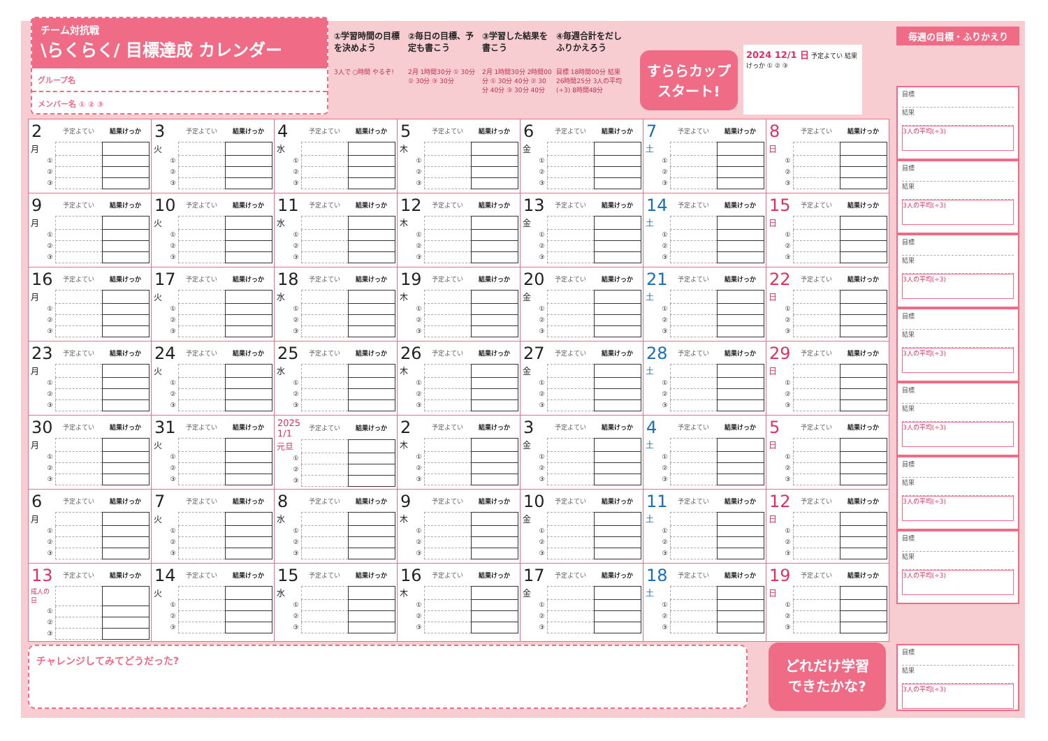チーム対抗戦
\らくらく/ 目標達成 カレンダー
グループ名
メンバー名 ① ② ③
①学習時間の目標を決めよう
3人で ○時間 やるぞ!
②毎日の目標、予定も書こう
2月 1時間30分 ① 30分 ② 30分 ③ 30分
③学習した結果を書こう
2月 1時間30分 2時間00分 ① 30分 40分 ② 30分 40分 ③ 30分 40分
④毎週合計をだしふりかえろう
目標 18時間00分 結果 26時間25分 3人の平均(÷3) 8時間48分
すららカップ
スタート!
2024 12/1 日 予定よてい 結果けっか ① ② ③
| / 2 / 予定よてい / 結果けっか / / --- / --- / --- / / 月 / / / / ① / / / / ② / / / / ③ / / / | / 3 / 予定よてい / 結果けっか / / --- / --- / --- / / 火 / / / / ① / / / / ② / / / / ③ / / / | / 4 / 予定よてい / 結果けっか / / --- / --- / --- / / 水 / / / / ① / / / / ② / / / / ③ / / / | / 5 / 予定よてい / 結果けっか / / --- / --- / --- / / 木 / / / / ① / / / / ② / / / / ③ / / / | / 6 / 予定よてい / 結果けっか / / --- / --- / --- / / 金 / / / / ① / / / / ② / / / / ③ / / / | / 7 / 予定よてい / 結果けっか / / --- / --- / --- / / 土 / / / / ① / / / / ② / / / / ③ / / / | / 8 / 予定よてい / 結果けっか / / --- / --- / --- / / 日 / / / / ① / / / / ② / / / / ③ / / / |
| / 9 / 予定よてい / 結果けっか / / --- / --- / --- / / 月 / / / / ① / / / / ② / / / / ③ / / / | / 10 / 予定よてい / 結果けっか / / --- / --- / --- / / 火 / / / / ① / / / / ② / / / / ③ / / / | / 11 / 予定よてい / 結果けっか / / --- / --- / --- / / 水 / / / / ① / / / / ② / / / / ③ / / / | / 12 / 予定よてい / 結果けっか / / --- / --- / --- / / 木 / / / / ① / / / / ② / / / / ③ / / / | / 13 / 予定よてい / 結果けっか / / --- / --- / --- / / 金 / / / / ① / / / / ② / / / / ③ / / / | / 14 / 予定よてい / 結果けっか / / --- / --- / --- / / 土 / / / / ① / / / / ② / / / / ③ / / / | / 15 / 予定よてい / 結果けっか / / --- / --- / --- / / 日 / / / / ① / / / / ② / / / / ③ / / / |
| / 16 / 予定よてい / 結果けっか / / --- / --- / --- / / 月 / / / / ① / / / / ② / / / / ③ / / / | / 17 / 予定よてい / 結果けっか / / --- / --- / --- / / 火 / / / / ① / / / / ② / / / / ③ / / / | / 18 / 予定よてい / 結果けっか / / --- / --- / --- / / 水 / / / / ① / / / / ② / / / / ③ / / / | / 19 / 予定よてい / 結果けっか / / --- / --- / --- / / 木 / / / / ① / / / / ② / / / / ③ / / / | / 20 / 予定よてい / 結果けっか / / --- / --- / --- / / 金 / / / / ① / / / / ② / / / / ③ / / / | / 21 / 予定よてい / 結果けっか / / --- / --- / --- / / 土 / / / / ① / / / / ② / / / / ③ / / / | / 22 / 予定よてい / 結果けっか / / --- / --- / --- / / 日 / / / / ① / / / / ② / / / / ③ / / / |
| / 23 / 予定よてい / 結果けっか / / --- / --- / --- / / 月 / / / / ① / / / / ② / / / / ③ / / / | / 24 / 予定よてい / 結果けっか / / --- / --- / --- / / 火 / / / / ① / / / / ② / / / / ③ / / / | / 25 / 予定よてい / 結果けっか / / --- / --- / --- / / 水 / / / / ① / / / / ② / / / / ③ / / / | / 26 / 予定よてい / 結果けっか / / --- / --- / --- / / 木 / / / / ① / / / / ② / / / / ③ / / / | / 27 / 予定よてい / 結果けっか / / --- / --- / --- / / 金 / / / / ① / / / / ② / / / / ③ / / / | / 28 / 予定よてい / 結果けっか / / --- / --- / --- / / 土 / / / / ① / / / / ② / / / / ③ / / / | / 29 / 予定よてい / 結果けっか / / --- / --- / --- / / 日 / / / / ① / / / / ② / / / / ③ / / / |
| / 30 / 予定よてい / 結果けっか / / --- / --- / --- / / 月 / / / / ① / / / / ② / / / / ③ / / / | / 31 / 予定よてい / 結果けっか / / --- / --- / --- / / 火 / / / / ① / / / / ② / / / / ③ / / / | / 2025 1/1 / 予定よてい / 結果けっか / / --- / --- / --- / / 元旦 / / / / ① / / / / ② / / / / ③ / / / | / 2 / 予定よてい / 結果けっか / / --- / --- / --- / / 木 / / / / ① / / / / ② / / / / ③ / / / | / 3 / 予定よてい / 結果けっか / / --- / --- / --- / / 金 / / / / ① / / / / ② / / / / ③ / / / | / 4 / 予定よてい / 結果けっか / / --- / --- / --- / / 土 / / / / ① / / / / ② / / / / ③ / / / | / 5 / 予定よてい / 結果けっか / / --- / --- / --- / / 日 / / / / ① / / / / ② / / / / ③ / / / |
| / 6 / 予定よてい / 結果けっか / / --- / --- / --- / / 月 / / / / ① / / / / ② / / / / ③ / / / | / 7 / 予定よてい / 結果けっか / / --- / --- / --- / / 火 / / / / ① / / / / ② / / / / ③ / / / | / 8 / 予定よてい / 結果けっか / / --- / --- / --- / / 水 / / / / ① / / / / ② / / / / ③ / / / | / 9 / 予定よてい / 結果けっか / / --- / --- / --- / / 木 / / / / ① / / / / ② / / / / ③ / / / | / 10 / 予定よてい / 結果けっか / / --- / --- / --- / / 金 / / / / ① / / / / ② / / / / ③ / / / | / 11 / 予定よてい / 結果けっか / / --- / --- / --- / / 土 / / / / ① / / / / ② / / / / ③ / / / | / 12 / 予定よてい / 結果けっか / / --- / --- / --- / / 日 / / / / ① / / / / ② / / / / ③ / / / |
| / 13 / 予定よてい / 結果けっか / / --- / --- / --- / / 成人の日 / / / / ① / / / / ② / / / / ③ / / / | / 14 / 予定よてい / 結果けっか / / --- / --- / --- / / 火 / / / / ① / / / / ② / / / / ③ / / / | / 15 / 予定よてい / 結果けっか / / --- / --- / --- / / 水 / / / / ① / / / / ② / / / / ③ / / / | / 16 / 予定よてい / 結果けっか / / --- / --- / --- / / 木 / / / / ① / / / / ② / / / / ③ / / / | / 17 / 予定よてい / 結果けっか / / --- / --- / --- / / 金 / / / / ① / / / / ② / / / / ③ / / / | / 18 / 予定よてい / 結果けっか / / --- / --- / --- / / 土 / / / / ① / / / / ② / / / / ③ / / / | / 19 / 予定よてい / 結果けっか / / --- / --- / --- / / 日 / / / / ① / / / / ② / / / / ③ / / / |
毎週の目標・ふりかえり
目標
結果
3人の平均(÷3)
目標
結果
3人の平均(÷3)
目標
結果
3人の平均(÷3)
目標
結果
3人の平均(÷3)
目標
結果
3人の平均(÷3)
目標
結果
3人の平均(÷3)
目標
結果
3人の平均(÷3)
チャレンジしてみてどうだった?
どれだけ学習
できたかな?
目標
結果
3人の平均(÷3)